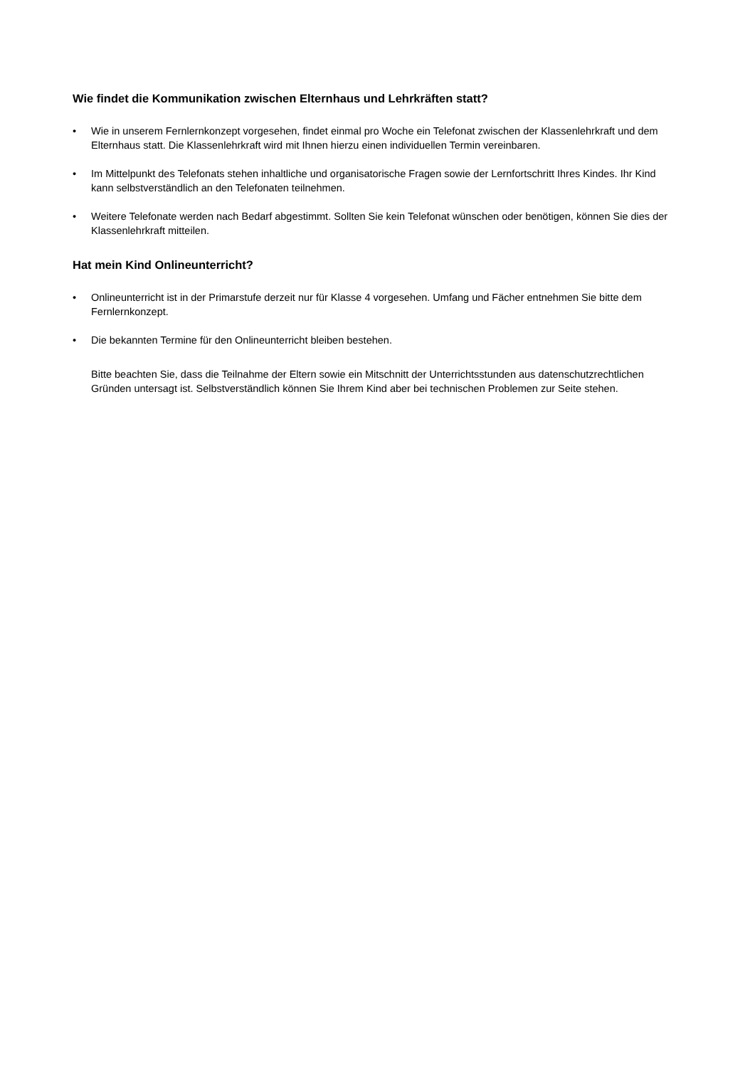Wie findet die Kommunikation zwischen Elternhaus und Lehrkräften statt?
• Wie in unserem Fernlernkonzept vorgesehen, findet einmal pro Woche ein Telefonat zwischen der Klassenlehrkraft und dem Elternhaus statt. Die Klassenlehrkraft wird mit Ihnen hierzu einen individuellen Termin vereinbaren.
• Im Mittelpunkt des Telefonats stehen inhaltliche und organisatorische Fragen sowie der Lernfortschritt Ihres Kindes. Ihr Kind kann selbstverständlich an den Telefonaten teilnehmen.
• Weitere Telefonate werden nach Bedarf abgestimmt. Sollten Sie kein Telefonat wünschen oder benötigen, können Sie dies der Klassenlehrkraft mitteilen.
Hat mein Kind Onlineunterricht?
• Onlineunterricht ist in der Primarstufe derzeit nur für Klasse 4 vorgesehen. Umfang und Fächer entnehmen Sie bitte dem Fernlernkonzept.
• Die bekannten Termine für den Onlineunterricht bleiben bestehen.
Bitte beachten Sie, dass die Teilnahme der Eltern sowie ein Mitschnitt der Unterrichtsstunden aus datenschutzrechtlichen Gründen untersagt ist. Selbstverständlich können Sie Ihrem Kind aber bei technischen Problemen zur Seite stehen.